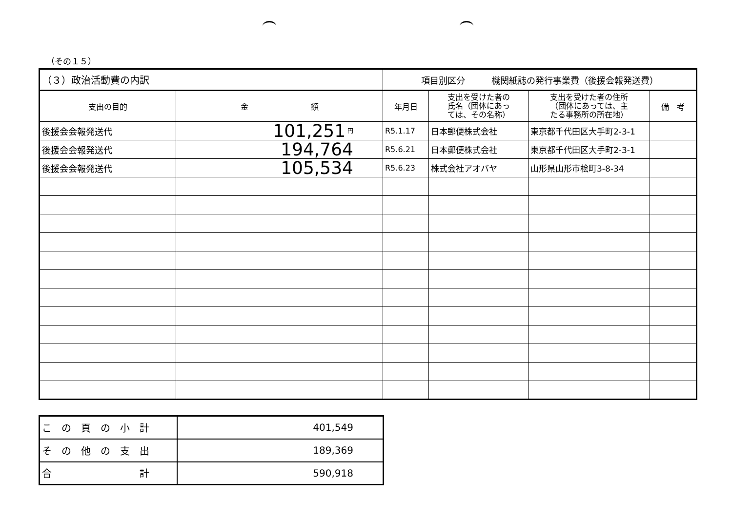（その１５）
| （３）政治活動費の内訳 | | 項目別区分 機関紙誌の発行事業費（後援会報発送費） | | | |
| 支出の目的 | 金 額 | 年月日 | 支出を受けた者の 氏名（団体にあっ ては、その名称） | 支出を受けた者の住所 （団体にあっては、主 たる事務所の所在地） | 備 考 |
| 後援会会報発送代 | 101,251 円 | R5.1.17 | 日本郵便株式会社 | 東京都千代田区大手町2-3-1 | |
| 後援会会報発送代 | 194,764 | R5.6.21 | 日本郵便株式会社 | 東京都千代田区大手町2-3-1 | |
| 後援会会報発送代 | 105,534 | R5.6.23 | 株式会社アオバヤ | 山形県山形市桧町3-8-34 | |
| こ の 頁 の 小 計 | 401,549 |
| そ の 他 の 支 出 | 189,369 |
| 合 計 | 590,918 |